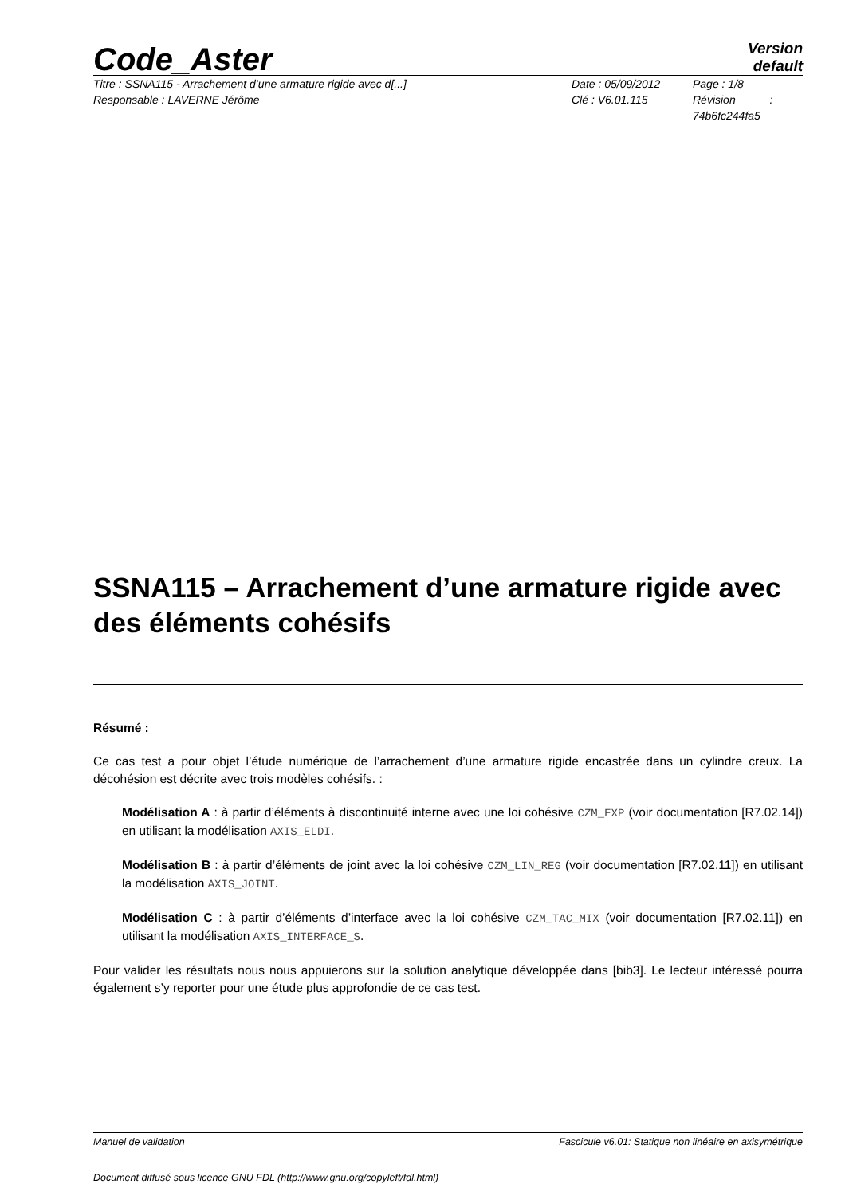Code_Aster
Version
default
Titre : SSNA115 - Arrachement d’une armature rigide avec d[...]
Responsable : LAVERNE Jérôme
Date : 05/09/2012
Clé : V6.01.115
Page : 1/8
Révision :
74b6fc244fa5
SSNA115 – Arrachement d’une armature rigide avec des éléments cohésifs
Résumé :
Ce cas test a pour objet l’étude numérique de l’arrachement d’une armature rigide encastrée dans un cylindre creux. La décohésion est décrite avec trois modèles cohésifs. :
Modélisation A : à partir d’éléments à discontinuité interne avec une loi cohésive CZM_EXP (voir documentation [R7.02.14]) en utilisant la modélisation AXIS_ELDI.
Modélisation B : à partir d’éléments de joint avec la loi cohésive CZM_LIN_REG (voir documentation [R7.02.11]) en utilisant la modélisation AXIS_JOINT.
Modélisation C : à partir d’éléments d’interface avec la loi cohésive CZM_TAC_MIX (voir documentation [R7.02.11]) en utilisant la modélisation AXIS_INTERFACE_S.
Pour valider les résultats nous nous appuierons sur la solution analytique développée dans [bib3]. Le lecteur intéressé pourra également s’y reporter pour une étude plus approfondie de ce cas test.
Manuel de validation Fascicule v6.01: Statique non linéaire en axisymétrique
Document diffusé sous licence GNU FDL (http://www.gnu.org/copyleft/fdl.html)